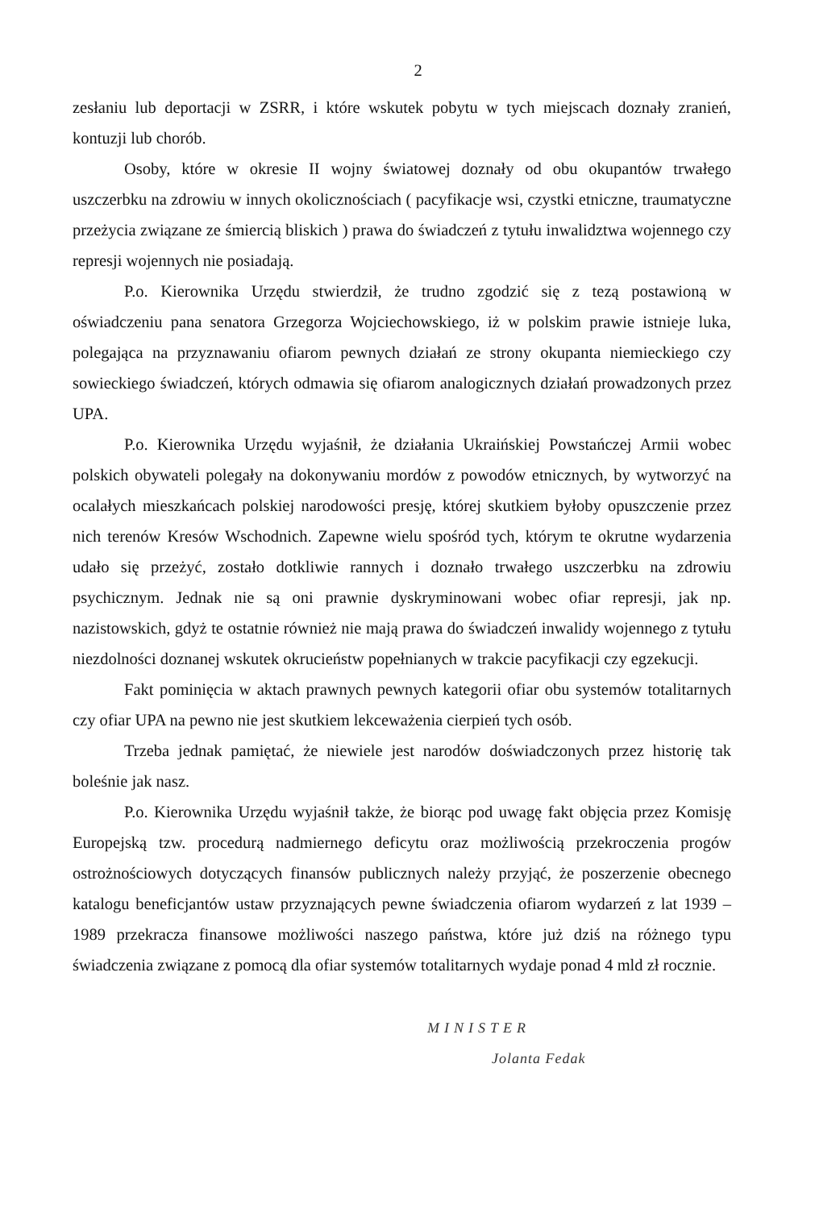2
zesłaniu lub deportacji w ZSRR, i które wskutek pobytu w tych miejscach doznały zranień, kontuzji lub chorób.
Osoby, które w okresie II wojny światowej doznały od obu okupantów trwałego uszczerbku na zdrowiu w innych okolicznościach ( pacyfikacje wsi, czystki etniczne, traumatyczne przeżycia związane ze śmiercią bliskich ) prawa do świadczeń z tytułu inwalidztwa wojennego czy represji wojennych nie posiadają.
P.o. Kierownika Urzędu stwierdził, że trudno zgodzić się z tezą postawioną w oświadczeniu pana senatora Grzegorza Wojciechowskiego, iż w polskim prawie istnieje luka, polegająca na przyznawaniu ofiarom pewnych działań ze strony okupanta niemieckiego czy sowieckiego świadczeń, których odmawia się ofiarom analogicznych działań prowadzonych przez UPA.
P.o. Kierownika Urzędu wyjaśnił, że działania Ukraińskiej Powstańczej Armii wobec polskich obywateli polegały na dokonywaniu mordów z powodów etnicznych, by wytworzyć na ocalałych mieszkańcach polskiej narodowości presję, której skutkiem byłoby opuszczenie przez nich terenów Kresów Wschodnich. Zapewne wielu spośród tych, którym te okrutne wydarzenia udało się przeżyć, zostało dotkliwie rannych i doznało trwałego uszczerbku na zdrowiu psychicznym. Jednak nie są oni prawnie dyskryminowani wobec ofiar represji, jak np. nazistowskich, gdyż te ostatnie również nie mają prawa do świadczeń inwalidy wojennego z tytułu niezdolności doznanej wskutek okrucieństw popełnianych w trakcie pacyfikacji czy egzekucji.
Fakt pominięcia w aktach prawnych pewnych kategorii ofiar obu systemów totalitarnych czy ofiar UPA na pewno nie jest skutkiem lekceważenia cierpień tych osób.
Trzeba jednak pamiętać, że niewiele jest narodów doświadczonych przez historię tak boleśnie jak nasz.
P.o. Kierownika Urzędu wyjaśnił także, że biorąc pod uwagę fakt objęcia przez Komisję Europejską tzw. procedurą nadmiernego deficytu oraz możliwością przekroczenia progów ostrożnościowych dotyczących finansów publicznych należy przyjąć, że poszerzenie obecnego katalogu beneficjantów ustaw przyznających pewne świadczenia ofiarom wydarzeń z lat 1939 – 1989 przekracza finansowe możliwości naszego państwa, które już dziś na różnego typu świadczenia związane z pomocą dla ofiar systemów totalitarnych wydaje ponad 4 mld zł rocznie.
MINISTER
Jolanta Fedak